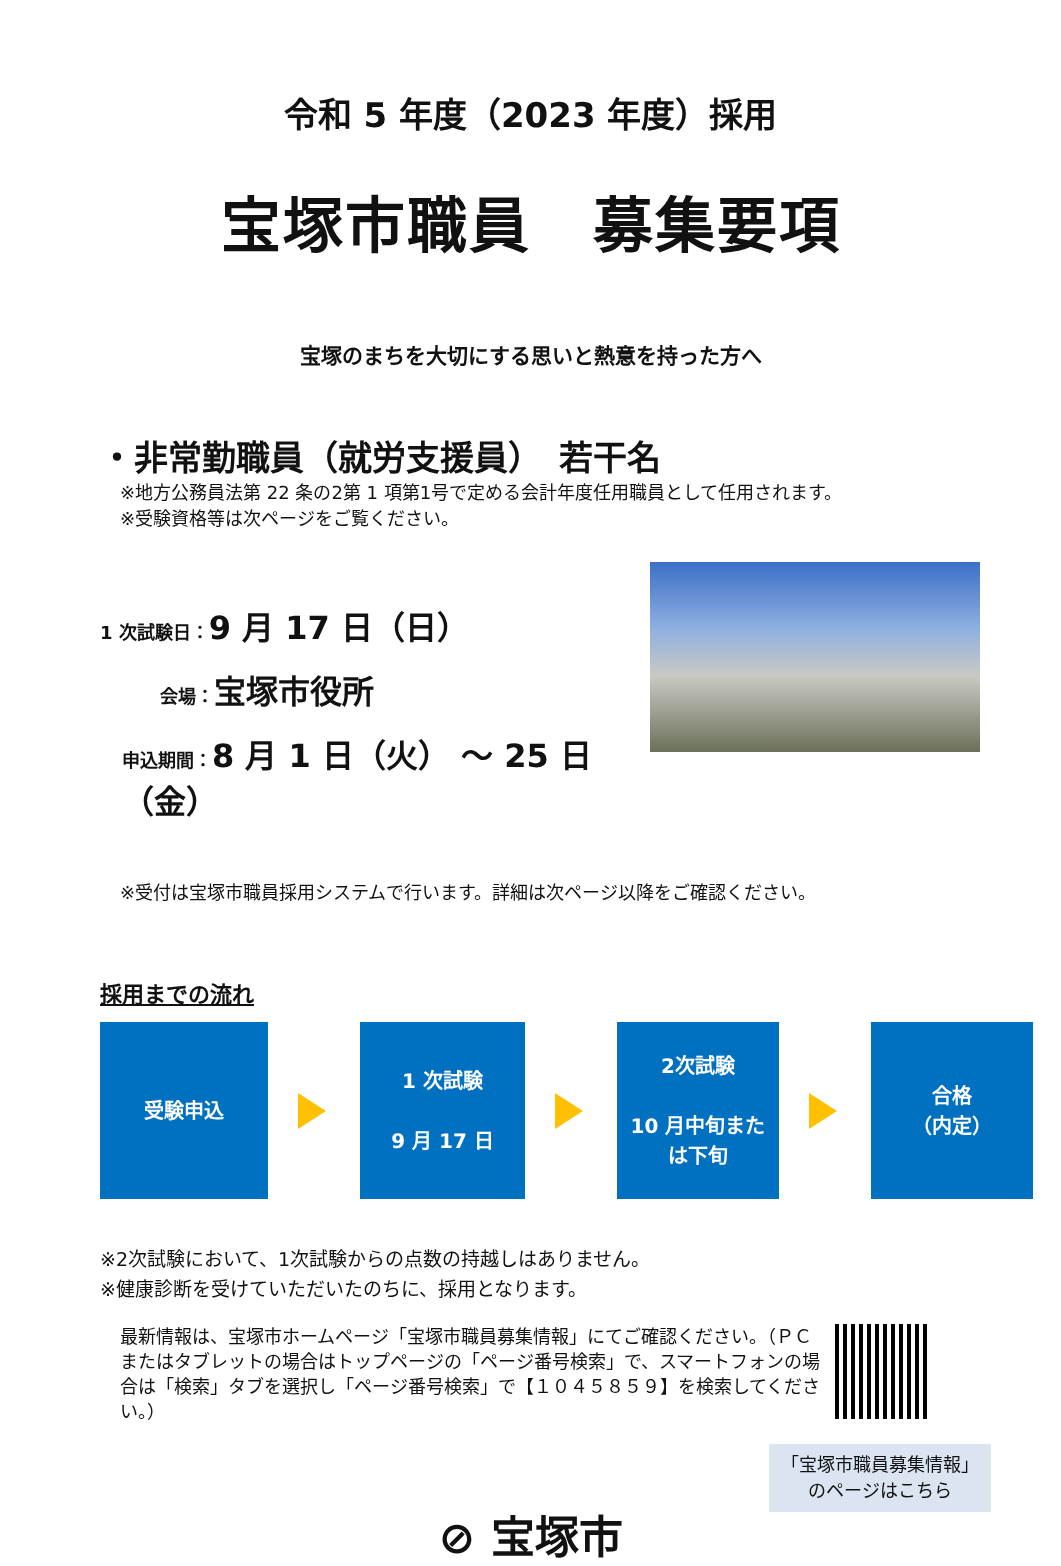令和 5 年度（2023 年度）採用
宝塚市職員　募集要項
宝塚のまちを大切にする思いと熱意を持った方へ
・非常勤職員（就労支援員）　若干名
※地方公務員法第 22 条の2第 1 項第1号で定める会計年度任用職員として任用されます。
※受験資格等は次ページをご覧ください。
1 次試験日：9 月 17 日（日）
会場：宝塚市役所
申込期間：8 月 1 日（火） ～ 25 日（金）
※受付は宝塚市職員採用システムで行います。詳細は次ページ以降をご確認ください。
採用までの流れ
受験申込
1 次試験
9 月 17 日
2次試験
10 月中旬また
は下旬
合格
（内定）
※2次試験において、1次試験からの点数の持越しはありません。
※健康診断を受けていただいたのちに、採用となります。
最新情報は、宝塚市ホームページ「宝塚市職員募集情報」にてご確認ください。（ＰＣまたはタブレットの場合はトップページの「ページ番号検索」で、スマートフォンの場合は「検索」タブを選択し「ページ番号検索」で【１０４５８５９】を検索してください。）
「宝塚市職員募集情報」
のページはこちら
⊘ 宝塚市